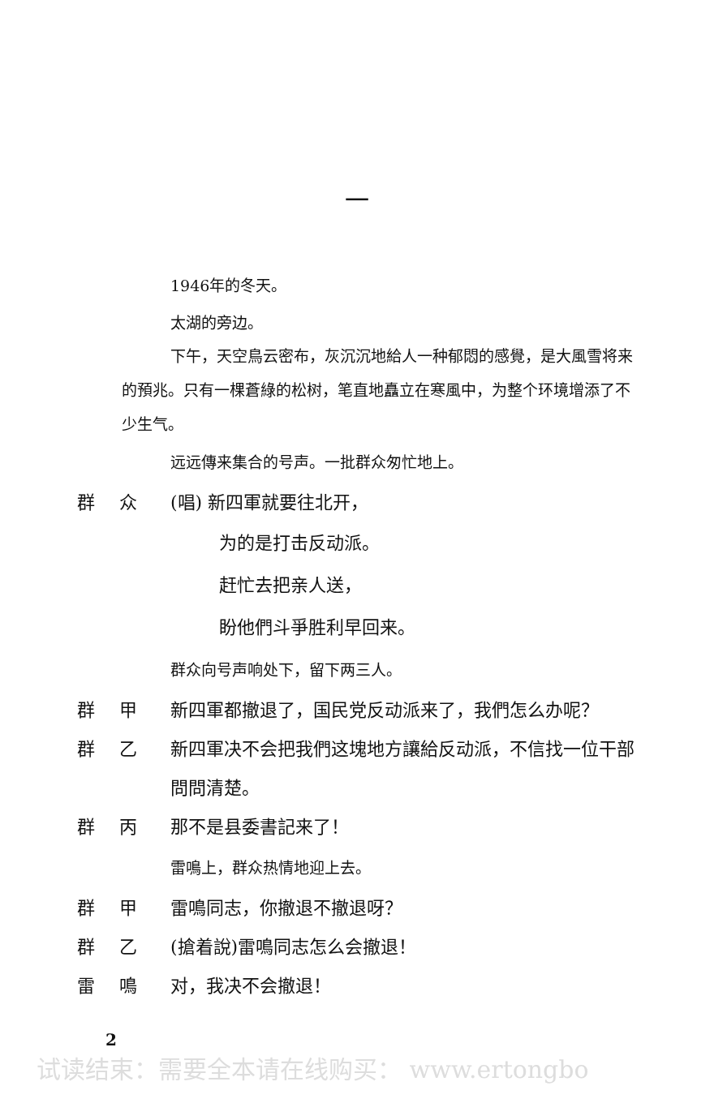一
1946年的冬天。
太湖的旁边。
下午，天空鳥云密布，灰沉沉地給人一种郁悶的感覺，是大風雪将来的預兆。只有一棵蒼綠的松树，笔直地矗立在寒風中，为整个环境增添了不少生气。
远远傳来集合的号声。一批群众匆忙地上。
群众 (唱) 新四軍就要往北开，
为的是打击反动派。
赶忙去把亲人送，
盼他們斗爭胜利早回来。
群众向号声响处下，留下两三人。
群甲 新四軍都撤退了，国民党反动派来了，我們怎么办呢？
群乙 新四軍决不会把我們这塊地方讓給反动派，不信找一位干部問問清楚。
群丙 那不是县委書記来了！
雷鳴上，群众热情地迎上去。
群甲 雷鳴同志，你撤退不撤退呀？
群乙 (搶着說)雷鳴同志怎么会撤退！
雷鳴 对，我决不会撤退！
2
试读结束：需要全本请在线购买： www.ertongbo